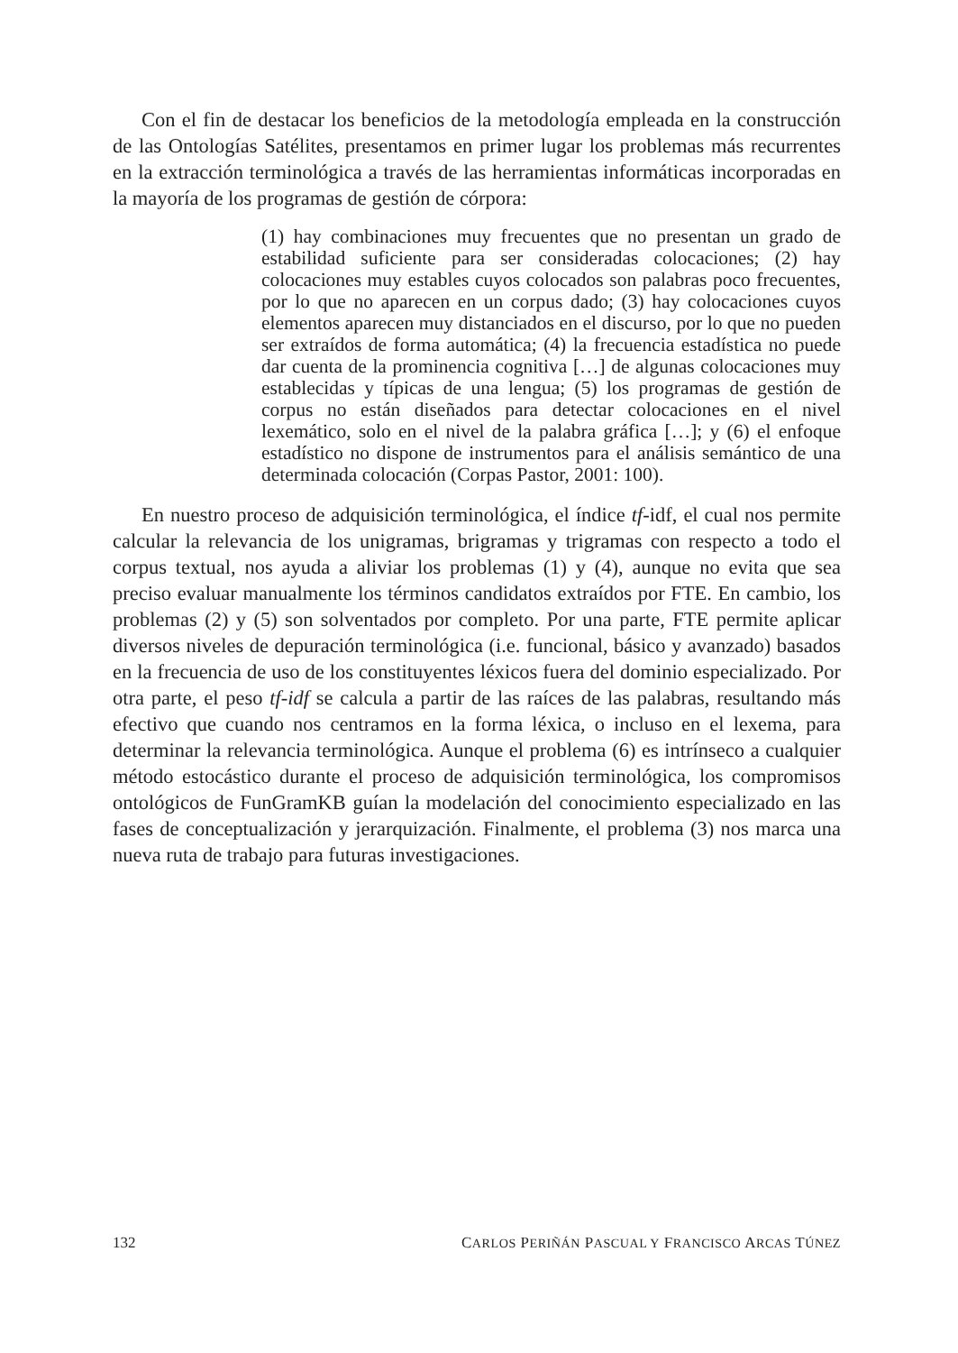Con el fin de destacar los beneficios de la metodología empleada en la construcción de las Ontologías Satélites, presentamos en primer lugar los problemas más recurrentes en la extracción terminológica a través de las herramientas informáticas incorporadas en la mayoría de los programas de gestión de córpora:
(1) hay combinaciones muy frecuentes que no presentan un grado de estabilidad suficiente para ser consideradas colocaciones; (2) hay colocaciones muy estables cuyos colocados son palabras poco frecuentes, por lo que no aparecen en un corpus dado; (3) hay colocaciones cuyos elementos aparecen muy distanciados en el discurso, por lo que no pueden ser extraídos de forma automática; (4) la frecuencia estadística no puede dar cuenta de la prominencia cognitiva […] de algunas colocaciones muy establecidas y típicas de una lengua; (5) los programas de gestión de corpus no están diseñados para detectar colocaciones en el nivel lexemático, solo en el nivel de la palabra gráfica […]; y (6) el enfoque estadístico no dispone de instrumentos para el análisis semántico de una determinada colocación (Corpas Pastor, 2001: 100).
En nuestro proceso de adquisición terminológica, el índice tf-idf, el cual nos permite calcular la relevancia de los unigramas, brigramas y trigramas con respecto a todo el corpus textual, nos ayuda a aliviar los problemas (1) y (4), aunque no evita que sea preciso evaluar manualmente los términos candidatos extraídos por FTE. En cambio, los problemas (2) y (5) son solventados por completo. Por una parte, FTE permite aplicar diversos niveles de depuración terminológica (i.e. funcional, básico y avanzado) basados en la frecuencia de uso de los constituyentes léxicos fuera del dominio especializado. Por otra parte, el peso tf-idf se calcula a partir de las raíces de las palabras, resultando más efectivo que cuando nos centramos en la forma léxica, o incluso en el lexema, para determinar la relevancia terminológica. Aunque el problema (6) es intrínseco a cualquier método estocástico durante el proceso de adquisición terminológica, los compromisos ontológicos de FunGramKB guían la modelación del conocimiento especializado en las fases de conceptualización y jerarquización. Finalmente, el problema (3) nos marca una nueva ruta de trabajo para futuras investigaciones.
132 CARLOS PERIÑÁN PASCUAL Y FRANCISCO ARCAS TÚNEZ